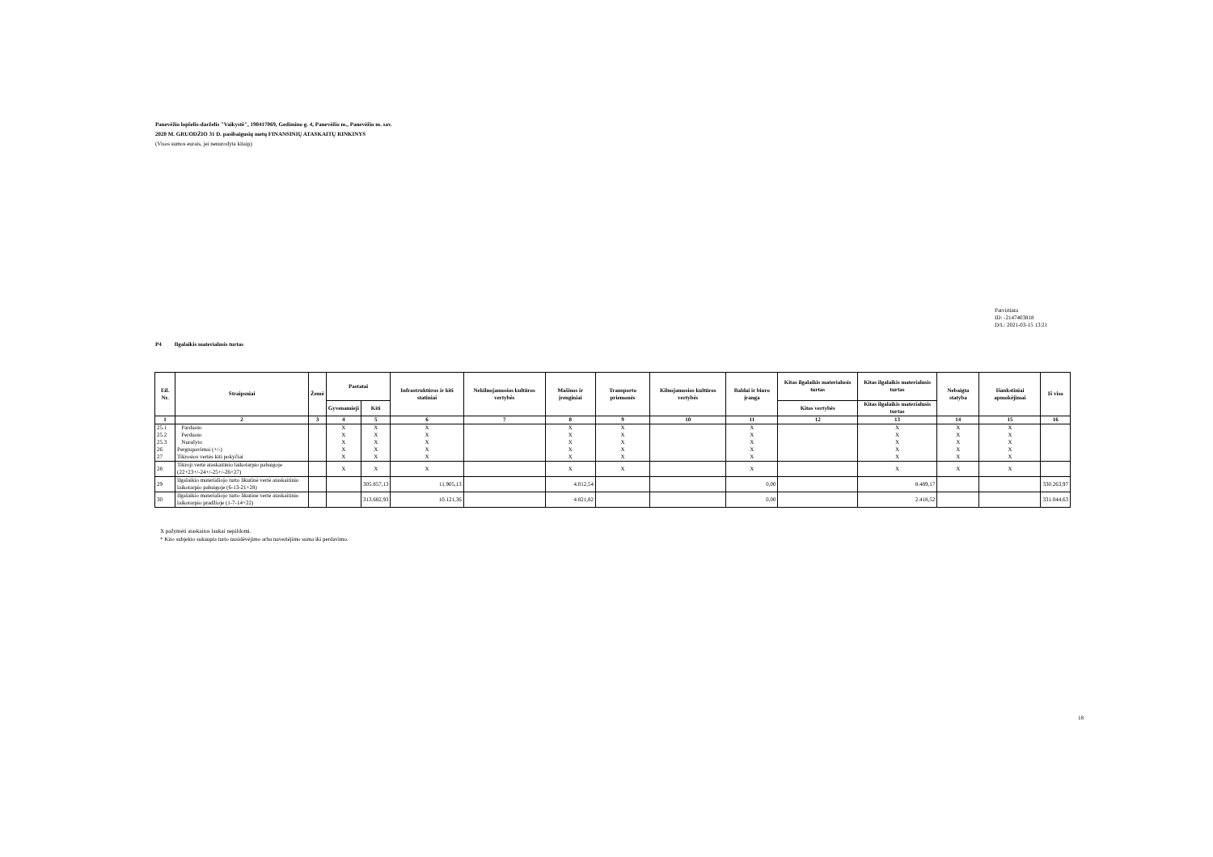Panevėžio lopšelis-darželis "Vaikystė", 190417069, Gedimino g. 4, Panevėžio m., Panevėžio m. sav.
2020 M. GRUODŽIO 31 D. pasibaigusių metų FINANSINIŲ ATASKAITŲ RINKINYS
(Visos sumos eurais, jei nenurodyta kitaip)
Patvirtinta
ID: -2147403818
D/L: 2021-03-15 13:21
P4 Ilgalaikis materialusis turtas
| Eil. Nr. | Straipsniai | Žemė | Pastatai | | Infrastruktūros ir kiti statiniai | Nekilnojamosios kultūros vertybės | Mašinos ir įrenginiai | Transporto priemonės | Kilnojamosios kultūros vertybės | Baldai ir biuro įranga | Kitas ilgalaikis materialusis turtas | Kitas ilgalaikis materialusis turtas | Nebaigta statyba | Išankstiniai apmokėjimai | Iš viso |
| --- | --- | --- | --- | --- | --- | --- | --- | --- | --- | --- | --- | --- | --- | --- | --- |
| | | | Gyvenamieji | Kiti | | | | | | | Kitos vertybės | Kitas ilgalaikis materialusis turtas | | | |
| 1 | 2 | 3 | 4 | 5 | 6 | 7 | 8 | 9 | 10 | 11 | 12 | 13 | 14 | 15 | 16 |
| 25.1 | Parduoto | | X | X | X | | X | X | | X | | X | X | X | |
| 25.2 | Perduoto | | X | X | X | | X | X | | X | | X | X | X | |
| 25.3 | Nurašyto | | X | X | X | | X | X | | X | | X | X | X | |
| 26 | Pergrupavimai (+/-) | | X | X | X | | X | X | | X | | X | X | X | |
| 27 | Tikrosios vertės kiti pokyčiai | | X | X | X | | X | X | | X | | X | X | X | |
| 28 | Tikroji vertė ataskaitinio laikotarpio pabaigoje (22+23+/-24+/-25+/-26+27) | | X | X | X | | X | X | | X | | X | X | X | |
| 29 | Ilgalaikio materialiojo turto likutinė vertė ataskaitinio laikotarpio pabaigoje (6-13-21+28) | | | 305.857,13 | 11.905,13 | | 4.012,54 | | | 0,00 | | 8.489,17 | | | 330.263,97 |
| 30 | Ilgalaikio materialiojo turto likutinė vertė ataskaitinio laikotarpio pradžioje (1-7-14+22) | | | 313.682,93 | 10.121,36 | | 4.821,82 | | | 0,00 | | 2.418,52 | | | 331.044,63 |
X pažymėti ataskaitos laukai nepildomi.
* Kito subjekto sukaupta turto nusidėvėjimo arba nuvertėjimo suma iki perdavimo.
18